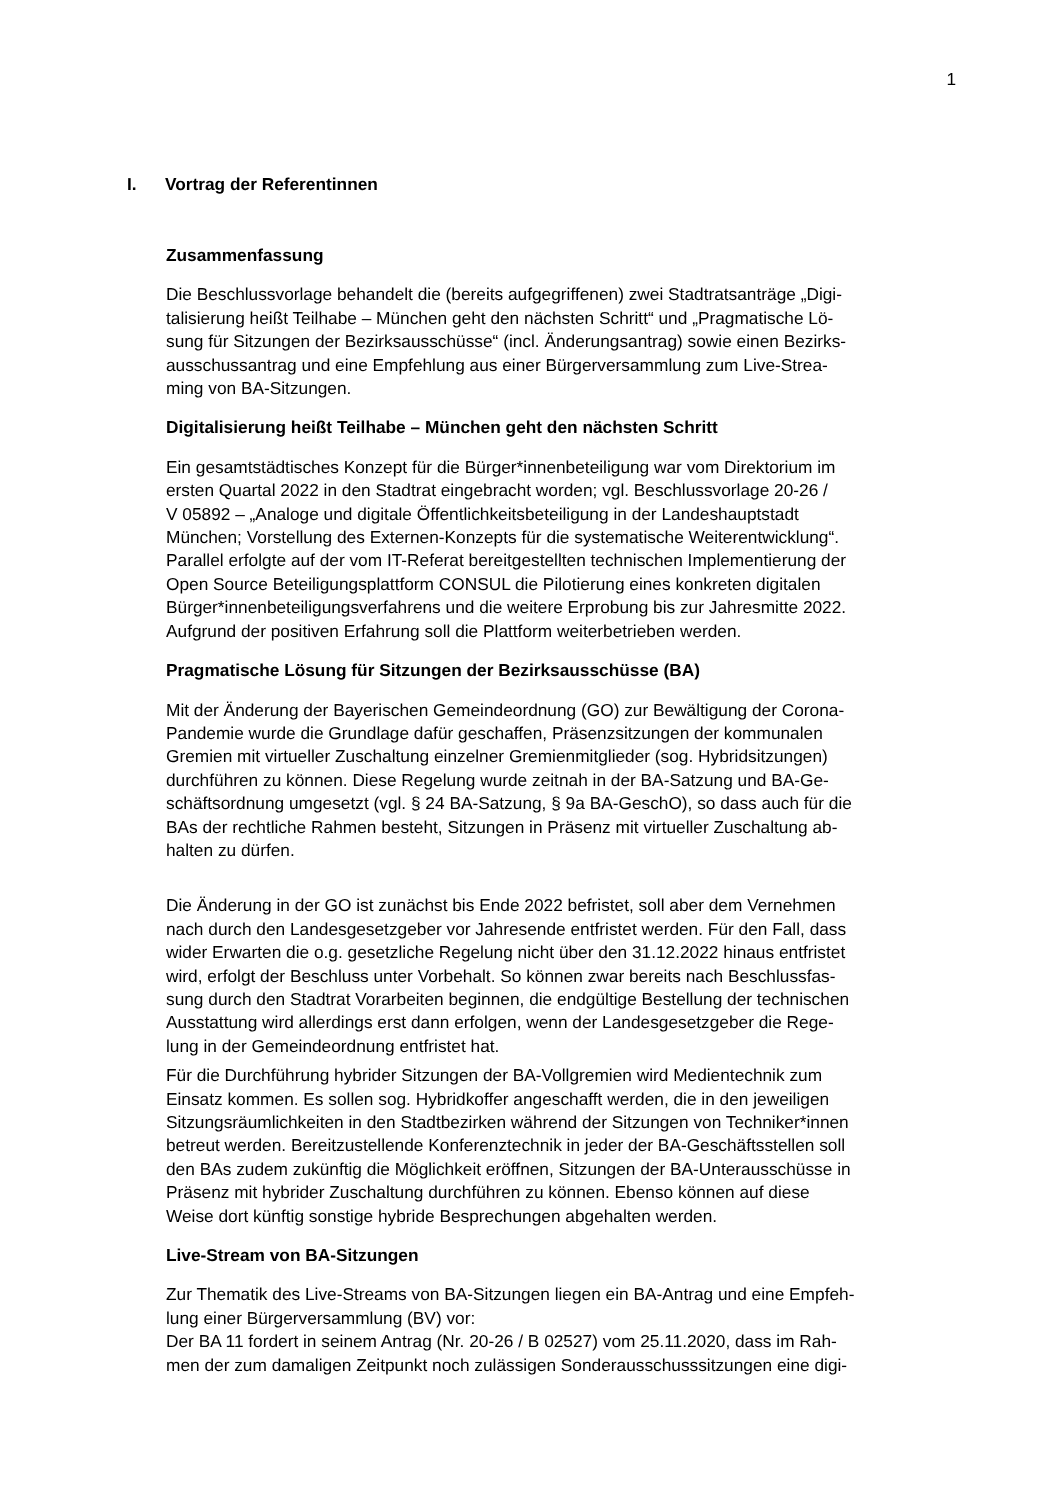1
I. Vortrag der Referentinnen
Zusammenfassung
Die Beschlussvorlage behandelt die (bereits aufgegriffenen) zwei Stadtratsanträge „Digi-
talisierung heißt Teilhabe – München geht den nächsten Schritt“ und „Pragmatische Lö-
sung für Sitzungen der Bezirksausschüsse“ (incl. Änderungsantrag) sowie einen Bezirks-
ausschussantrag und eine Empfehlung aus einer Bürgerversammlung zum Live-Strea-
ming von BA-Sitzungen.
Digitalisierung heißt Teilhabe – München geht den nächsten Schritt
Ein gesamtstädtisches Konzept für die Bürger*innenbeteiligung war vom Direktorium im
ersten Quartal 2022 in den Stadtrat eingebracht worden; vgl. Beschlussvorlage 20-26 /
V 05892 – „Analoge und digitale Öffentlichkeitsbeteiligung in der Landeshauptstadt
München; Vorstellung des Externen-Konzepts für die systematische Weiterentwicklung“.
Parallel erfolgte auf der vom IT-Referat bereitgestellten technischen Implementierung der
Open Source Beteiligungsplattform CONSUL die Pilotierung eines konkreten digitalen
Bürger*innenbeteiligungsverfahrens und die weitere Erprobung bis zur Jahresmitte 2022.
Aufgrund der positiven Erfahrung soll die Plattform weiterbetrieben werden.
Pragmatische Lösung für Sitzungen der Bezirksausschüsse (BA)
Mit der Änderung der Bayerischen Gemeindeordnung (GO) zur Bewältigung der Corona-
Pandemie wurde die Grundlage dafür geschaffen, Präsenzsitzungen der kommunalen
Gremien mit virtueller Zuschaltung einzelner Gremienmitglieder (sog. Hybridsitzungen)
durchführen zu können. Diese Regelung wurde zeitnah in der BA-Satzung und BA-Ge-
schäftsordnung umgesetzt (vgl. § 24 BA-Satzung, § 9a BA-GeschO), so dass auch für die
BAs der rechtliche Rahmen besteht, Sitzungen in Präsenz mit virtueller Zuschaltung ab-
halten zu dürfen.
Die Änderung in der GO ist zunächst bis Ende 2022 befristet, soll aber dem Vernehmen
nach durch den Landesgesetzgeber vor Jahresende entfristet werden. Für den Fall, dass
wider Erwarten die o.g. gesetzliche Regelung nicht über den 31.12.2022 hinaus entfristet
wird, erfolgt der Beschluss unter Vorbehalt. So können zwar bereits nach Beschlussfas-
sung durch den Stadtrat Vorarbeiten beginnen, die endgültige Bestellung der technischen
Ausstattung wird allerdings erst dann erfolgen, wenn der Landesgesetzgeber die Rege-
lung in der Gemeindeordnung entfristet hat.
Für die Durchführung hybrider Sitzungen der BA-Vollgremien wird Medientechnik zum
Einsatz kommen. Es sollen sog. Hybridkoffer angeschafft werden, die in den jeweiligen
Sitzungsräumlichkeiten in den Stadtbezirken während der Sitzungen von Techniker*innen
betreut werden. Bereitzustellende Konferenztechnik in jeder der BA-Geschäftsstellen soll
den BAs zudem zukünftig die Möglichkeit eröffnen, Sitzungen der BA-Unterausschüsse in
Präsenz mit hybrider Zuschaltung durchführen zu können. Ebenso können auf diese
Weise dort künftig sonstige hybride Besprechungen abgehalten werden.
Live-Stream von BA-Sitzungen
Zur Thematik des Live-Streams von BA-Sitzungen liegen ein BA-Antrag und eine Empfeh-
lung einer Bürgerversammlung (BV) vor:
Der BA 11 fordert in seinem Antrag (Nr. 20-26 / B 02527) vom 25.11.2020, dass im Rah-
men der zum damaligen Zeitpunkt noch zulässigen Sonderausschusssitzungen eine digi-